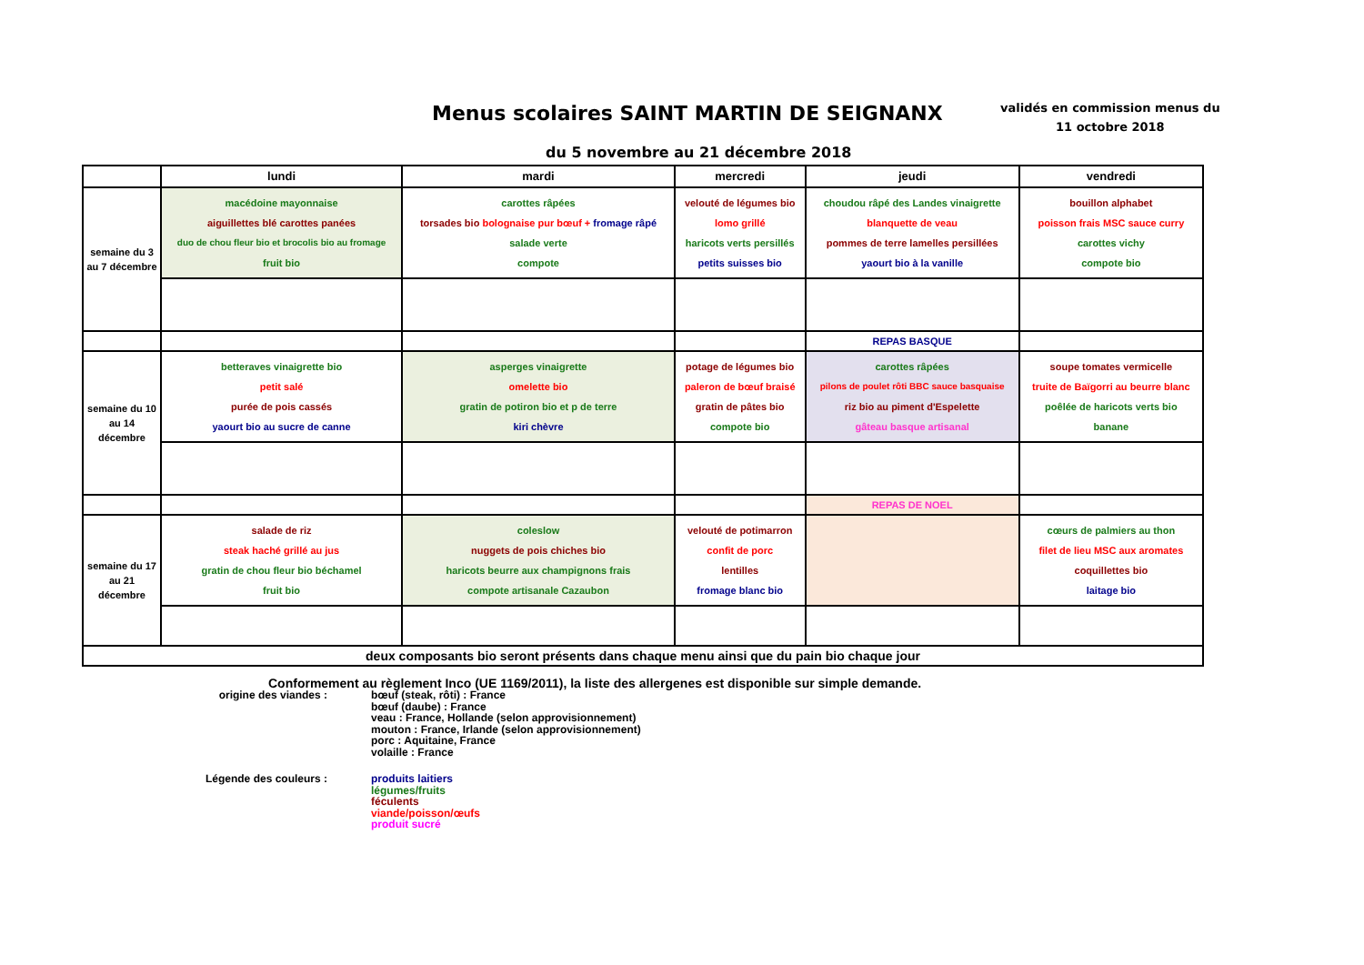Menus scolaires SAINT MARTIN DE SEIGNANX
validés en commission menus du
11 octobre 2018
du 5 novembre au 21 décembre 2018
| | lundi | mardi | mercredi | jeudi | vendredi |
| --- | --- | --- | --- | --- | --- |
| semaine du 3 au 7 décembre | macédoine mayonnaise aiguillettes blé carottes panées duo de chou fleur bio et brocolis bio au fromage fruit bio | carottes râpées torsades bio bolognaise pur bœuf + fromage râpé salade verte compote | velouté de légumes bio lomo grillé haricots verts persillés petits suisses bio | choudou râpé des Landes vinaigrette blanquette de veau pommes de terre lamelles persillées yaourt bio à la vanille | bouillon alphabet poisson frais MSC sauce curry carottes vichy compote bio |
| | | | | REPAS BASQUE | |
| semaine du 10 au 14 décembre | betteraves vinaigrette bio petit salé purée de pois cassés yaourt bio au sucre de canne | asperges vinaigrette omelette bio gratin de potiron bio et p de terre kiri chèvre | potage de légumes bio paleron de bœuf braisé gratin de pâtes bio compote bio | carottes râpées pilons de poulet rôti BBC sauce basquaise riz bio au piment d'Espelette gâteau basque artisanal | soupe tomates vermicelle truite de Baïgorri au beurre blanc poêlée de haricots verts bio banane |
| | | | | REPAS DE NOEL | |
| semaine du 17 au 21 décembre | salade de riz steak haché grillé au jus gratin de chou fleur bio béchamel fruit bio | coleslow nuggets de pois chiches bio haricots beurre aux champignons frais compote artisanale Cazaubon | velouté de potimarron confit de porc lentilles fromage blanc bio | | cœurs de palmiers au thon filet de lieu MSC aux aromates coquillettes bio laitage bio |
| deux composants bio seront présents dans chaque menu ainsi que du pain bio chaque jour | | | | | |
Conformement au règlement Inco (UE 1169/2011), la liste des allergenes est disponible sur simple demande.
origine des viandes :
bœuf (steak, rôti) : France
bœuf (daube) : France
veau : France, Hollande (selon approvisionnement)
mouton : France, Irlande (selon approvisionnement)
porc : Aquitaine, France
volaille : France
Légende des couleurs :
produits laitiers
légumes/fruits
féculents
viande/poisson/œufs
produit sucré